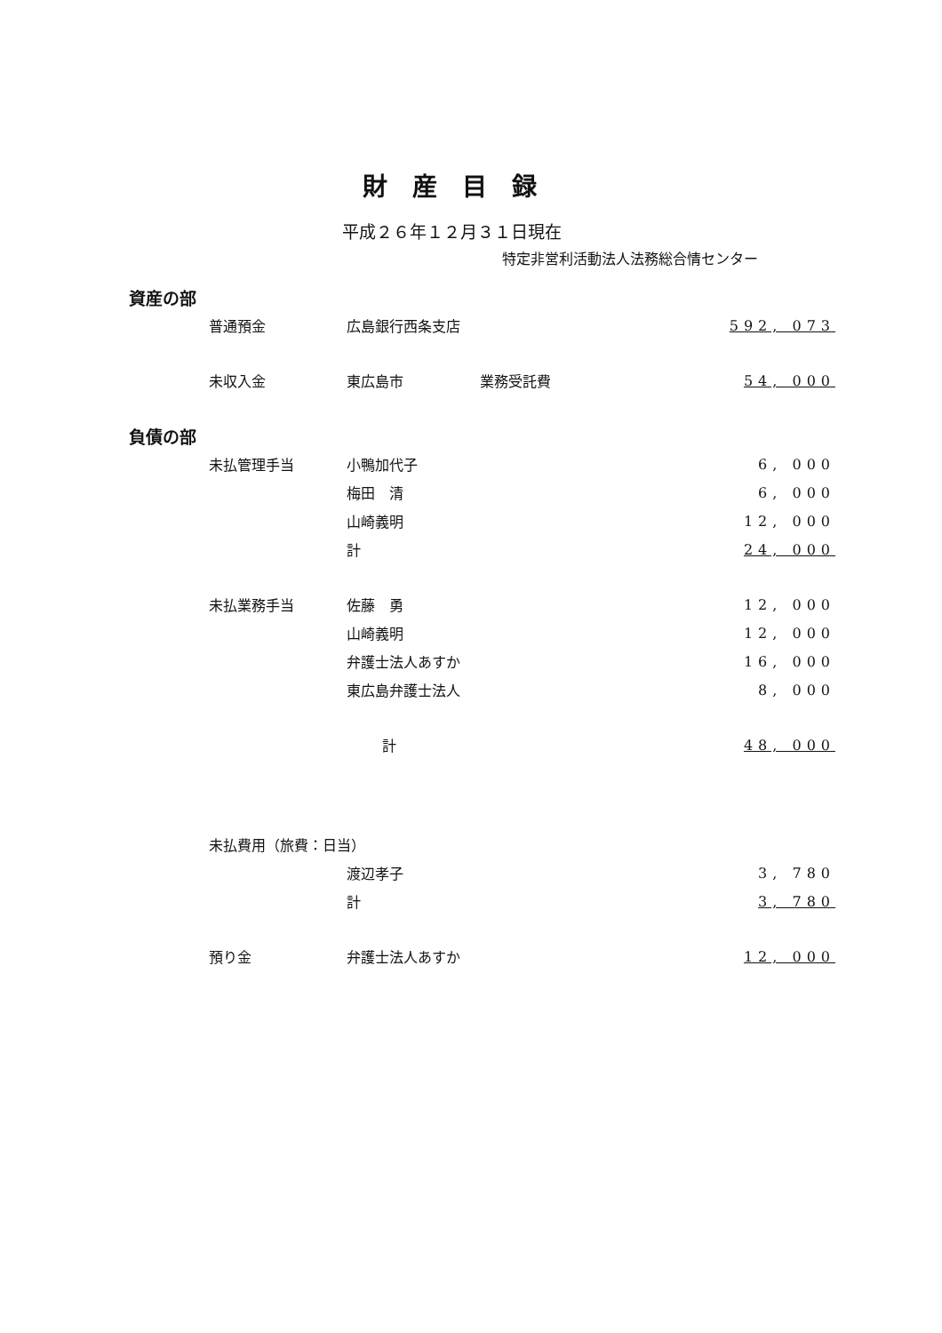財産目録
平成２６年１２月３１日現在
特定非営利活動法人法務総合情センター
| 資産の部 | | | | |
| | 普通預金 | 広島銀行西条支店 | | 592, 073 |
| | 未収入金 | 東広島市 | 業務受託費 | 54, 000 |
| 負債の部 | | | | |
| | 未払管理手当 | 小鴨加代子 | | 6, 000 |
| | | 梅田 清 | | 6, 000 |
| | | 山崎義明 | | 12, 000 |
| | | 計 | | 24, 000 |
| | 未払業務手当 | 佐藤 勇 | | 12, 000 |
| | | 山崎義明 | | 12, 000 |
| | | 弁護士法人あすか | | 16, 000 |
| | | 東広島弁護士法人 | | 8, 000 |
| | | 計 | | 48, 000 |
| | 未払費用（旅費：日当） | | | |
| | | 渡辺孝子 | | 3, 780 |
| | | 計 | | 3, 780 |
| | 預り金 | 弁護士法人あすか | | 12, 000 |